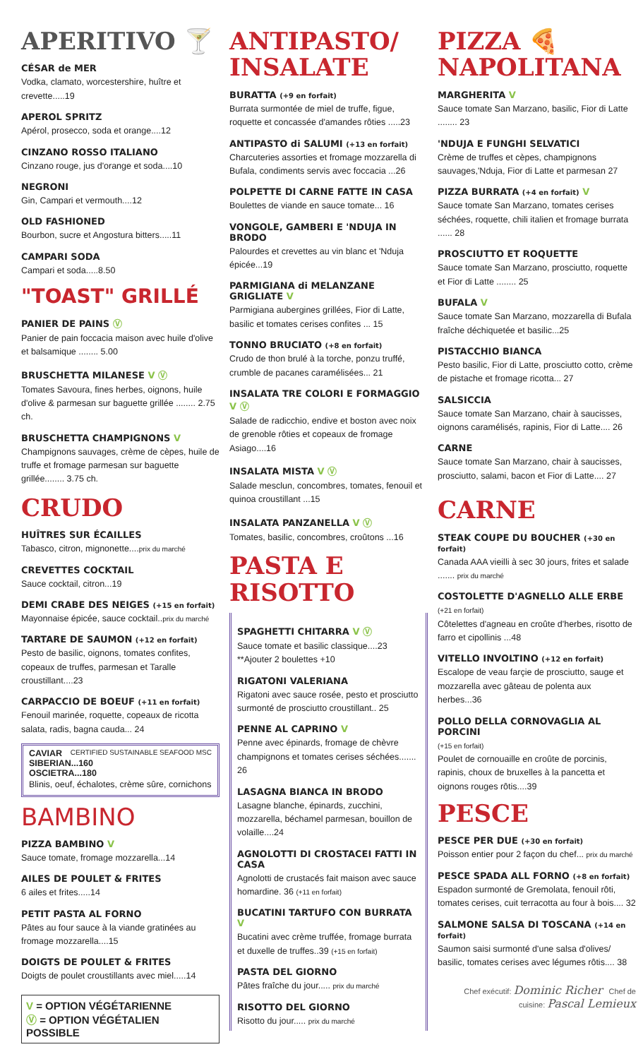APERITIVO 🍸
CÉSAR de MER
Vodka, clamato, worcestershire, huître et crevette.....19
APEROL SPRITZ
Apérol, prosecco, soda et orange....12
CINZANO ROSSO ITALIANO
Cinzano rouge, jus d'orange et soda....10
NEGRONI
Gin, Campari et vermouth....12
OLD FASHIONED
Bourbon, sucre et Angostura bitters.....11
CAMPARI SODA
Campari et soda.....8.50
"TOAST" GRILLÉ
PANIER DE PAINS Ⓥ
Panier de pain foccacia maison avec huile d'olive et balsamique ........ 5.00
BRUSCHETTA MILANESE V Ⓥ
Tomates Savoura, fines herbes, oignons, huile d'olive & parmesan sur baguette grillée ........ 2.75 ch.
BRUSCHETTA CHAMPIGNONS V
Champignons sauvages, crème de cèpes, huile de truffe et fromage parmesan sur baguette grillée........ 3.75 ch.
CRUDO
HUÎTRES SUR ÉCAILLES
Tabasco, citron, mignonette....prix du marché
CREVETTES COCKTAIL
Sauce cocktail, citron...19
DEMI CRABE DES NEIGES (+15 en forfait)
Mayonnaise épicée, sauce cocktail..prix du marché
TARTARE DE SAUMON (+12 en forfait)
Pesto de basilic, oignons, tomates confites, copeaux de truffes, parmesan et Taralle croustillant....23
CARPACCIO DE BOEUF (+11 en forfait)
Fenouil marinée, roquette, copeaux de ricotta salata, radis, bagna cauda... 24
CAVIAR CERTIFIED SUSTAINABLE SEAFOOD MSC
SIBERIAN...160
OSCIETRA...180
Blinis, oeuf, échalotes, crème sûre, cornichons
BAMBINO
PIZZA BAMBINO V
Sauce tomate, fromage mozzarella...14
AILES DE POULET & FRITES
6 ailes et frites.....14
PETIT PASTA AL FORNO
Pâtes au four sauce à la viande gratinées au fromage mozzarella....15
DOIGTS DE POULET & FRITES
Doigts de poulet croustillants avec miel.....14
V = OPTION VÉGÉTARIENNE
Ⓥ = OPTION VÉGÉTALIEN POSSIBLE
ANTIPASTO/
INSALATE
BURATTA (+9 en forfait)
Burrata surmontée de miel de truffe, figue, roquette et concassée d'amandes rôties .....23
ANTIPASTO di SALUMI (+13 en forfait)
Charcuteries assorties et fromage mozzarella di Bufala, condiments servis avec foccacia ...26
POLPETTE DI CARNE FATTE IN CASA
Boulettes de viande en sauce tomate... 16
VONGOLE, GAMBERI E 'NDUJA IN BRODO
Palourdes et crevettes au vin blanc et 'Nduja épicée...19
PARMIGIANA di MELANZANE GRIGLIATE V
Parmigiana aubergines grillées, Fior di Latte, basilic et tomates cerises confites ... 15
TONNO BRUCIATO (+8 en forfait)
Crudo de thon brulé à la torche, ponzu truffé, crumble de pacanes caramélisées... 21
INSALATA TRE COLORI E FORMAGGIO V Ⓥ
Salade de radicchio, endive et boston avec noix de grenoble rôties et copeaux de fromage Asiago....16
INSALATA MISTA V Ⓥ
Salade mesclun, concombres, tomates, fenouil et quinoa croustillant ...15
INSALATA PANZANELLA V Ⓥ
Tomates, basilic, concombres, croûtons ...16
PASTA E
RISOTTO
SPAGHETTI CHITARRA V Ⓥ
Sauce tomate et basilic classique....23
**Ajouter 2 boulettes +10
RIGATONI VALERIANA
Rigatoni avec sauce rosée, pesto et prosciutto surmonté de prosciutto croustillant.. 25
PENNE AL CAPRINO V
Penne avec épinards, fromage de chèvre champignons et tomates cerises séchées....... 26
LASAGNA BIANCA IN BRODO
Lasagne blanche, épinards, zucchini, mozzarella, béchamel parmesan, bouillon de volaille....24
AGNOLOTTI DI CROSTACEI FATTI IN CASA
Agnolotti de crustacés fait maison avec sauce homardine. 36 (+11 en forfait)
BUCATINI TARTUFO CON BURRATA V
Bucatini avec crème truffée, fromage burrata et duxelle de truffes..39 (+15 en forfait)
PASTA DEL GIORNO
Pâtes fraîche du jour..... prix du marché
RISOTTO DEL GIORNO
Risotto du jour..... prix du marché
PIZZA 🍕
NAPOLITANA
MARGHERITA V
Sauce tomate San Marzano, basilic, Fior di Latte ........ 23
'NDUJA E FUNGHI SELVATICI
Crème de truffes et cèpes, champignons sauvages,'Nduja, Fior di Latte et parmesan 27
PIZZA BURRATA (+4 en forfait) V
Sauce tomate San Marzano, tomates cerises séchées, roquette, chili italien et fromage burrata ...... 28
PROSCIUTTO ET ROQUETTE
Sauce tomate San Marzano, prosciutto, roquette et Fior di Latte ........ 25
BUFALA V
Sauce tomate San Marzano, mozzarella di Bufala fraîche déchiquetée et basilic...25
PISTACCHIO BIANCA
Pesto basilic, Fior di Latte, prosciutto cotto, crème de pistache et fromage ricotta... 27
SALSICCIA
Sauce tomate San Marzano, chair à saucisses, oignons caramélisés, rapinis, Fior di Latte.... 26
CARNE
Sauce tomate San Marzano, chair à saucisses, prosciutto, salami, bacon et Fior di Latte.... 27
CARNE
STEAK COUPE DU BOUCHER (+30 en forfait)
Canada AAA vieilli à sec 30 jours, frites et salade ....... prix du marché
COSTOLETTE D'AGNELLO ALLE ERBE
(+21 en forfait)
Côtelettes d'agneau en croûte d'herbes, risotto de farro et cipollinis ...48
VITELLO INVOLTINO (+12 en forfait)
Escalope de veau farçie de prosciutto, sauge et mozzarella avec gâteau de polenta aux herbes...36
POLLO DELLA CORNOVAGLIA AL PORCINI
(+15 en forfait)
Poulet de cornouaille en croûte de porcinis, rapinis, choux de bruxelles à la pancetta et oignons rouges rôtis....39
PESCE
PESCE PER DUE (+30 en forfait)
Poisson entier pour 2 façon du chef... prix du marché
PESCE SPADA ALL FORNO (+8 en forfait)
Espadon surmonté de Gremolata, fenouil rôti, tomates cerises, cuit terracotta au four à bois.... 32
SALMONE SALSA DI TOSCANA (+14 en forfait)
Saumon saisi surmonté d'une salsa d'olives/ basilic, tomates cerises avec légumes rôtis.... 38
Chef exécutif: Dominic Richer Chef de cuisine: Pascal Lemieux